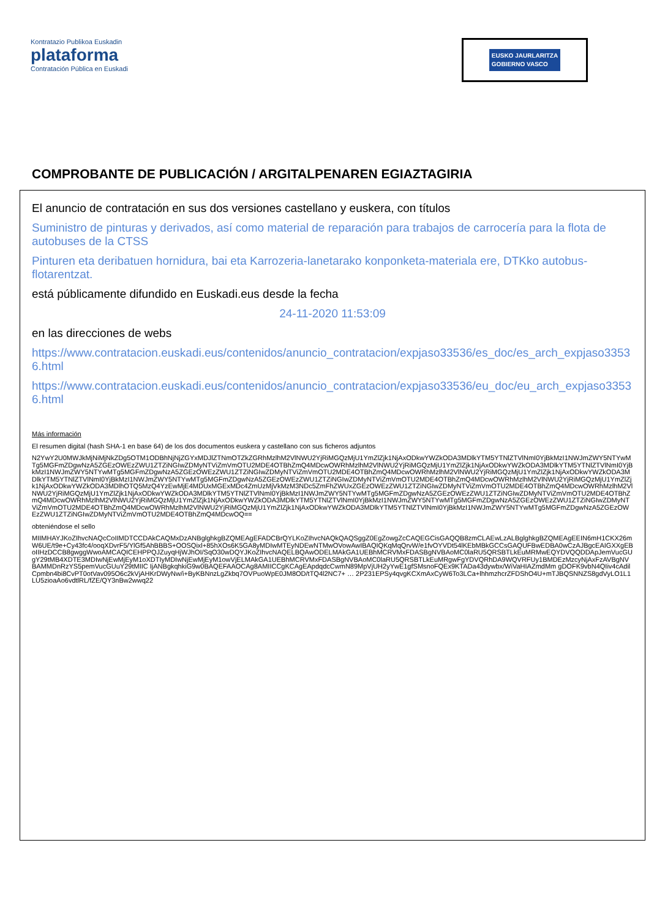Kontratazio Publikoa Euskadin
plataforma
Contratación Pública en Euskadi
EUSKO JAURLARITZA
GOBIERNO VASCO
COMPROBANTE DE PUBLICACIÓN / ARGITALPENAREN EGIAZTAGIRIA
El anuncio de contratación en sus dos versiones castellano y euskera, con títulos
Suministro de pinturas y derivados, así como material de reparación para trabajos de carrocería para la flota de autobuses de la CTSS
Pinturen eta deribatuen hornidura, bai eta Karrozeria-lanetarako konponketa-materiala ere, DTKko autobus-flotarentzat.
está públicamente difundido en Euskadi.eus desde la fecha
24-11-2020 11:53:09
en las direcciones de webs
https://www.contratacion.euskadi.eus/contenidos/anuncio_contratacion/expjaso33536/es_doc/es_arch_expjaso33536.html
https://www.contratacion.euskadi.eus/contenidos/anuncio_contratacion/expjaso33536/eu_doc/eu_arch_expjaso33536.html
Más información
El resumen digital (hash SHA-1 en base 64) de los dos documentos euskera y castellano con sus ficheros adjuntos
N2YwY2U0MWJkMjNiMjNkZDg5OTM1ODBhNjNjZGYxMDJlZTNmOTZkZGRhMzlhM2VlNWU2YjRiMGQzMjU1YmZlZjk1NjAxODkwYWZkODA3MDlkYTM5YTNlZTVlNmI0YjBkMzI1NWJmZWY5NTYwMTg5MGFmZDgwNzA5ZGEzOWEzZWU1ZTZiNGIwZDMyNTViZmVmOTU2MDE4OTBhZmQ4MDcwOWRhMzlhM2VlNWU2YjRiMGQzMjU1YmZlZjk1NjAxODkwYWZkODA3MDlkYTM5YTNlZTVlNmI0YjBkMzI1NWJmZWY5NTYwMTg5MGFmZDgwNzA5ZGEzOWEzZWU1ZTZiNGIwZDMyNTViZmVmOTU2MDE4OTBhZmQ4MDcwOWRhMzlhM2VlNWU2YjRiMGQzMjU1YmZlZjk1NjAxODkwYWZkODA3MDlkYTM5YTNlZTVlNmI0YjBkMzI1NWJmZWY5NTYwMTg5MGFmZDgwNzA5ZGEzOWEzZWU1ZTZiNGIwZDMyNTViZmVmOTU2MDE4OTBhZmQ4MDcwOWRhMzlhM2VlNWU2YjRiMGQzMjU1YmZlZjk1NjAxODkwYWZkODA3MDlhOTQ5MzQ4YzEwMjE4MDUxMGExMDc4ZmUzMjVkMzM3NDc5ZmFhZWUxZGEzOWEzZWU1ZTZiNGIwZDMyNTViZmVmOTU2MDE4OTBhZmQ4MDcwOWRhMzlhM2VlNWU2YjRiMGQzMjU1YmZlZjk1NjAxODkwYWZkODA3MDlkYTM5YTNlZTVlNmI0YjBkMzI1NWJmZWY5NTYwMTg5MGFmZDgwNzA5ZGEzOWEzZWU1ZTZiNGIwZDMyNTViZmVmOTU2MDE4OTBhZmQ4MDcwOWRhMzlhM2VlNWU2YjRiMGQzMjU1YmZlZjk1NjAxODkwYWZkODA3MDlkYTM5YTNlZTVlNmI0YjBkMzI1NWJmZWY5NTYwMTg5MGFmZDgwNzA5ZGEzOWEzZWU1ZTZiNGIwZDMyNTViZmVmOTU2MDE4OTBhZmQ4MDcwOWRhMzlhM2VlNWU2YjRiMGQzMjU1YmZlZjk1NjAxODkwYWZkODA3MDlkYTM5YTNlZTVlNmI0YjBkMzI1NWJmZWY5NTYwMTg5MGFmZDgwNzA5ZGEzOWEzZWU1ZTZiNGIwZDMyNTViZmVmOTU2MDE4OTBhZmQ4MDcwOQ==
obteniéndose el sello
MIIMHAYJKoZIhvcNAQcCoIIMDTCCDAkCAQMxDzANBglghkgBZQMEAgEFADCBrQYLKoZIhvcNAQkQAQSggZ0EgZowgZcCAQEGCisGAQQB8zmCLAEwLzALBglghkgBZQMEAgEEIN6mH1CKX26mW6UE/t9e+Cy43fc4/ooqXDvrF5/YlGf5AhBBBS+OOSQixl+85hXOs6K5GA8yMDIwMTEyNDEwNTMwOVowAwIBAQIQKqMqQrvW/e1fvOYVDt54lKEbMBkGCCsGAQUFBwEDBA0wCzAJBgcEAIGXXgEBoIIHzDCCB8gwggWwoAMCAQICEHPPQJZuyqHjWJhOI/SqO30wDQYJKoZIhvcNAQELBQAwODELMAkGA1UEBhMCRVMxFDASBgNVBAoMC0laRU5QRSBTLkEuMRMwEQYDVQQDDApJemVucGUgY29tMB4XDTE3MDIwNjEwMjEyM1oXDTIyMDIwNjEwMjEyM1owVjELMAkGA1UEBhMCRVMxFDASBgNVBAoMC0laRU5QRSBTLkEuMRgwFgYDVQRhDA9WQVRFUy1BMDEzMzcyNjAxFzAVBgNVBAMMDnRzYS5pemVucGUuY29tMIIC IjANBgkqhkiG9w0BAQEFAAOCAg8AMIICCgKCAgEApdqdcCwmN89MpVjUH2yYwE1gfSMsnoFQEx9KTADa43dywbx/WiVaHIAZmdMm gDOFK9vbN4QIiv4cAdilCpmbn4bi8CvPT0otVav095O6c2kVjAHKrDWyNw/i+ByKBNnzLgZkbq7OVPuoWpE0JM8OD/tTQ4l2NC7+ … 2P231EPSy4qvgKCXmAxCyW6To3LCa+lhhmzhcrZFDShO4U+mTJBQSNNZS8gdVyLO1L1LU5zioaAo6vdtlRL/fZE/QY3nBw2wwq22